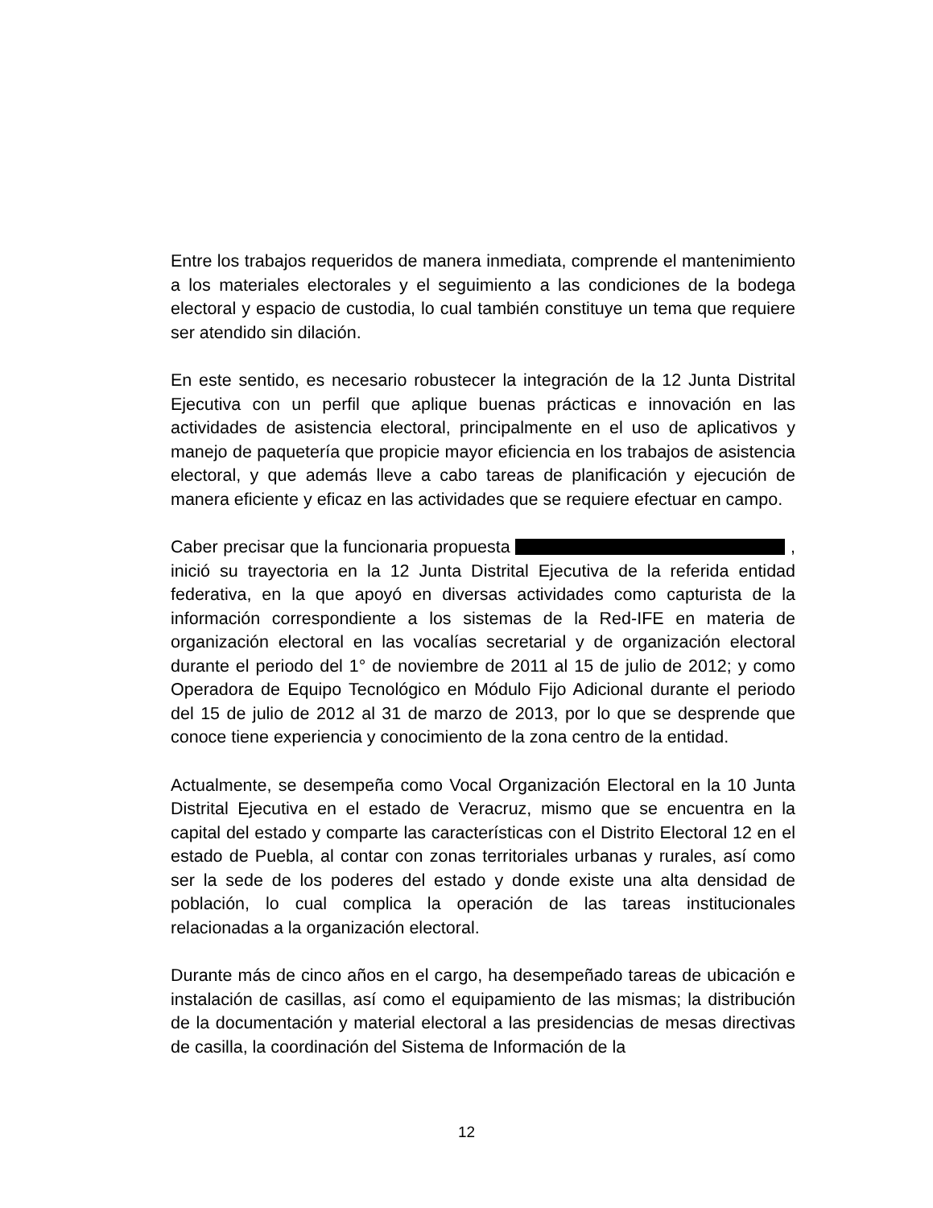Entre los trabajos requeridos de manera inmediata, comprende el mantenimiento a los materiales electorales y el seguimiento a las condiciones de la bodega electoral y espacio de custodia, lo cual también constituye un tema que requiere ser atendido sin dilación.
En este sentido, es necesario robustecer la integración de la 12 Junta Distrital Ejecutiva con un perfil que aplique buenas prácticas e innovación en las actividades de asistencia electoral, principalmente en el uso de aplicativos y manejo de paquetería que propicie mayor eficiencia en los trabajos de asistencia electoral, y que además lleve a cabo tareas de planificación y ejecución de manera eficiente y eficaz en las actividades que se requiere efectuar en campo.
Caber precisar que la funcionaria propuesta , inició su trayectoria en la 12 Junta Distrital Ejecutiva de la referida entidad federativa, en la que apoyó en diversas actividades como capturista de la información correspondiente a los sistemas de la Red-IFE en materia de organización electoral en las vocalías secretarial y de organización electoral durante el periodo del 1° de noviembre de 2011 al 15 de julio de 2012; y como Operadora de Equipo Tecnológico en Módulo Fijo Adicional durante el periodo del 15 de julio de 2012 al 31 de marzo de 2013, por lo que se desprende que conoce tiene experiencia y conocimiento de la zona centro de la entidad.
Actualmente, se desempeña como Vocal Organización Electoral en la 10 Junta Distrital Ejecutiva en el estado de Veracruz, mismo que se encuentra en la capital del estado y comparte las características con el Distrito Electoral 12 en el estado de Puebla, al contar con zonas territoriales urbanas y rurales, así como ser la sede de los poderes del estado y donde existe una alta densidad de población, lo cual complica la operación de las tareas institucionales relacionadas a la organización electoral.
Durante más de cinco años en el cargo, ha desempeñado tareas de ubicación e instalación de casillas, así como el equipamiento de las mismas; la distribución de la documentación y material electoral a las presidencias de mesas directivas de casilla, la coordinación del Sistema de Información de la
12